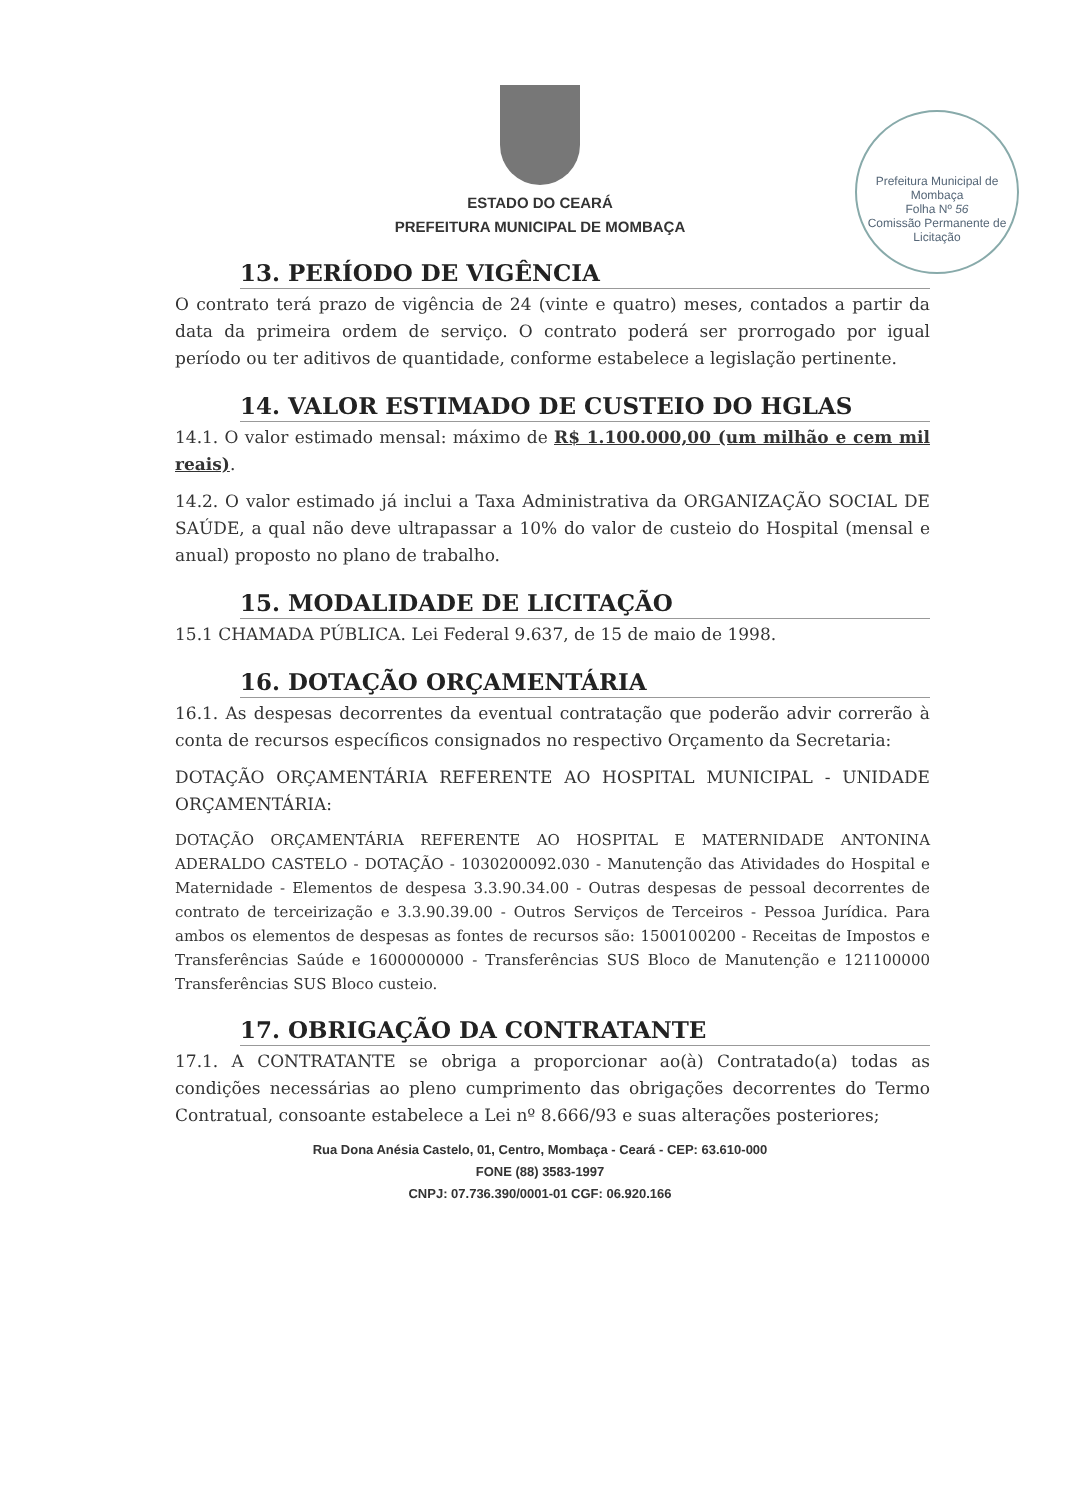Prefeitura Municipal de Mombaça
Folha Nº 56
Comissão Permanente de Licitação
ESTADO DO CEARÁ
PREFEITURA MUNICIPAL DE MOMBAÇA
13. PERÍODO DE VIGÊNCIA
O contrato terá prazo de vigência de 24 (vinte e quatro) meses, contados a partir da data da primeira ordem de serviço. O contrato poderá ser prorrogado por igual período ou ter aditivos de quantidade, conforme estabelece a legislação pertinente.
14. VALOR ESTIMADO DE CUSTEIO DO HGLAS
14.1. O valor estimado mensal: máximo de R$ 1.100.000,00 (um milhão e cem mil reais).
14.2. O valor estimado já inclui a Taxa Administrativa da ORGANIZAÇÃO SOCIAL DE SAÚDE, a qual não deve ultrapassar a 10% do valor de custeio do Hospital (mensal e anual) proposto no plano de trabalho.
15. MODALIDADE DE LICITAÇÃO
15.1 CHAMADA PÚBLICA. Lei Federal 9.637, de 15 de maio de 1998.
16. DOTAÇÃO ORÇAMENTÁRIA
16.1. As despesas decorrentes da eventual contratação que poderão advir correrão à conta de recursos específicos consignados no respectivo Orçamento da Secretaria:
DOTAÇÃO ORÇAMENTÁRIA REFERENTE AO HOSPITAL MUNICIPAL - UNIDADE ORÇAMENTÁRIA:
DOTAÇÃO ORÇAMENTÁRIA REFERENTE AO HOSPITAL E MATERNIDADE ANTONINA ADERALDO CASTELO - DOTAÇÃO - 1030200092.030 - Manutenção das Atividades do Hospital e Maternidade - Elementos de despesa 3.3.90.34.00 - Outras despesas de pessoal decorrentes de contrato de terceirização e 3.3.90.39.00 - Outros Serviços de Terceiros - Pessoa Jurídica. Para ambos os elementos de despesas as fontes de recursos são: 1500100200 - Receitas de Impostos e Transferências Saúde e 1600000000 - Transferências SUS Bloco de Manutenção e 121100000 Transferências SUS Bloco custeio.
17. OBRIGAÇÃO DA CONTRATANTE
17.1. A CONTRATANTE se obriga a proporcionar ao(à) Contratado(a) todas as condições necessárias ao pleno cumprimento das obrigações decorrentes do Termo Contratual, consoante estabelece a Lei nº 8.666/93 e suas alterações posteriores;
Rua Dona Anésia Castelo, 01, Centro, Mombaça - Ceará - CEP: 63.610-000
FONE (88) 3583-1997
CNPJ: 07.736.390/0001-01 CGF: 06.920.166